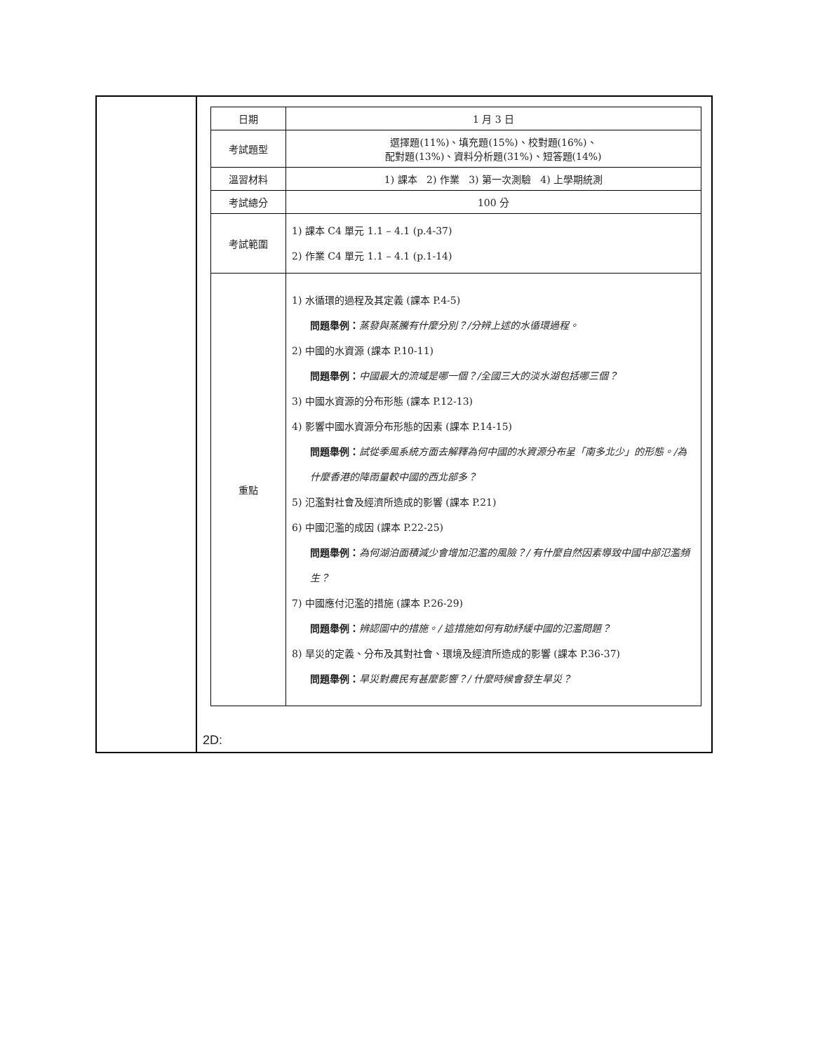| | / 日期 / 1 月 3 日 / / 考試題型 / 選擇題(11%)、填充題(15%)、校對題(16%)、 配對題(13%)、資料分析題(31%)、短答題(14%) / / 溫習材料 / 1) 課本 2) 作業 3) 第一次測驗 4) 上學期統測 / / 考試總分 / 100 分 / / 考試範圍 / 1) 課本 C4 單元 1.1 – 4.1 (p.4-37) 2) 作業 C4 單元 1.1 – 4.1 (p.1-14) / / 重點 / 1) 水循環的過程及其定義 (課本 P.4-5) 問題舉例： 蒸發與蒸騰有什麼分別？/分辨上述的水循環過程。 2) 中國的水資源 (課本 P.10-11) 問題舉例： 中國最大的流域是哪一個？/全國三大的淡水湖包括哪三個？ 3) 中國水資源的分布形態 (課本 P.12-13) 4) 影響中國水資源分布形態的因素 (課本 P.14-15) 問題舉例： 試從季風系統方面去解釋為何中國的水資源分布呈「南多北少」的形態。/為什麼香港的降雨量較中國的西北部多？ 5) 氾濫對社會及經濟所造成的影響 (課本 P.21) 6) 中國氾濫的成因 (課本 P.22-25) 問題舉例： 為何湖泊面積減少會增加氾濫的風險？/ 有什麼自然因素導致中國中部氾濫頻生？ 7) 中國應付氾濫的措施 (課本 P.26-29) 問題舉例： 辨認圖中的措施。/ 這措施如何有助紓緩中國的氾濫問題？ 8) 旱災的定義、分布及其對社會、環境及經濟所造成的影響 (課本 P.36-37) 問題舉例： 旱災對農民有甚麼影響？/ 什麼時候會發生旱災？ / 2D: |